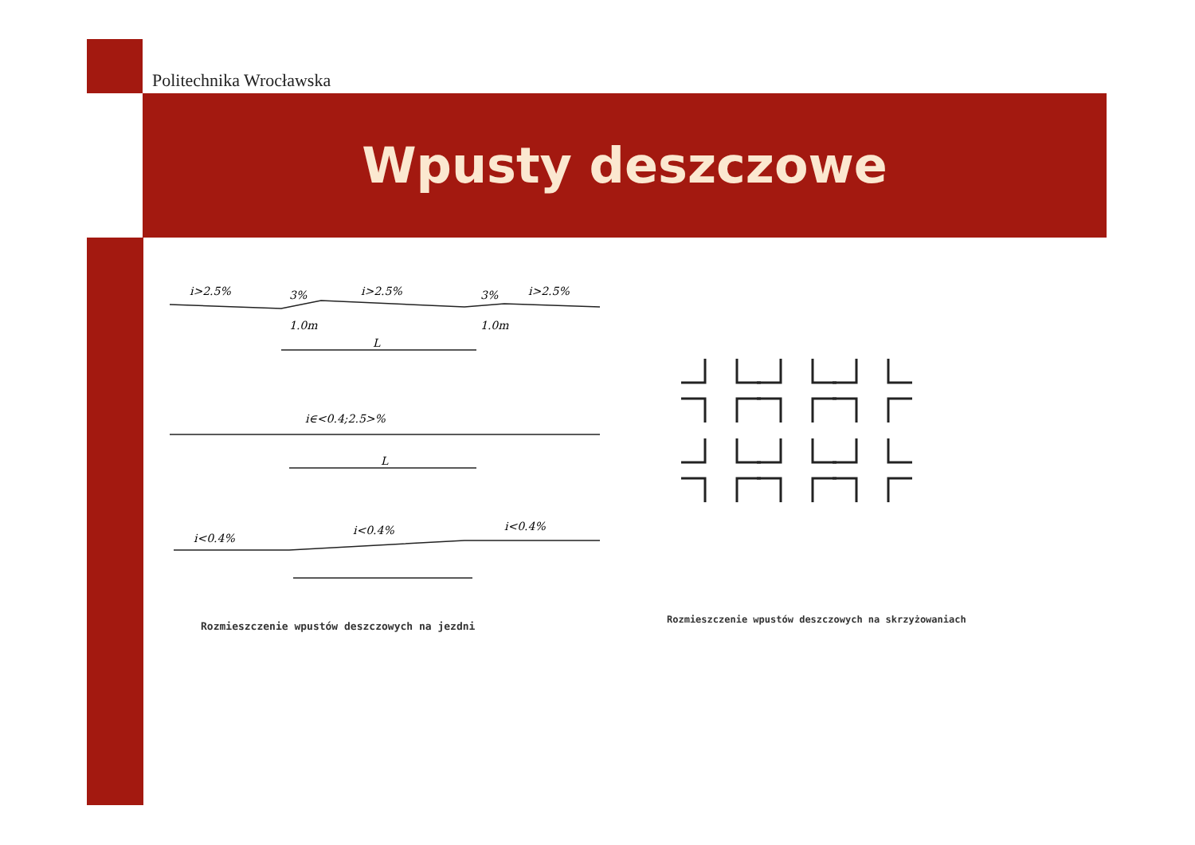Politechnika Wrocławska
Wpusty deszczowe
i>2.5%
3%
i>2.5%
3%
i>2.5%
1.0m
1.0m
L
i∈<0.4;2.5>%
L
i<0.4%
i<0.4%
i<0.4%
Rozmieszczenie wpustów deszczowych na jezdni
Rozmieszczenie wpustów deszczowych na skrzyżowaniach